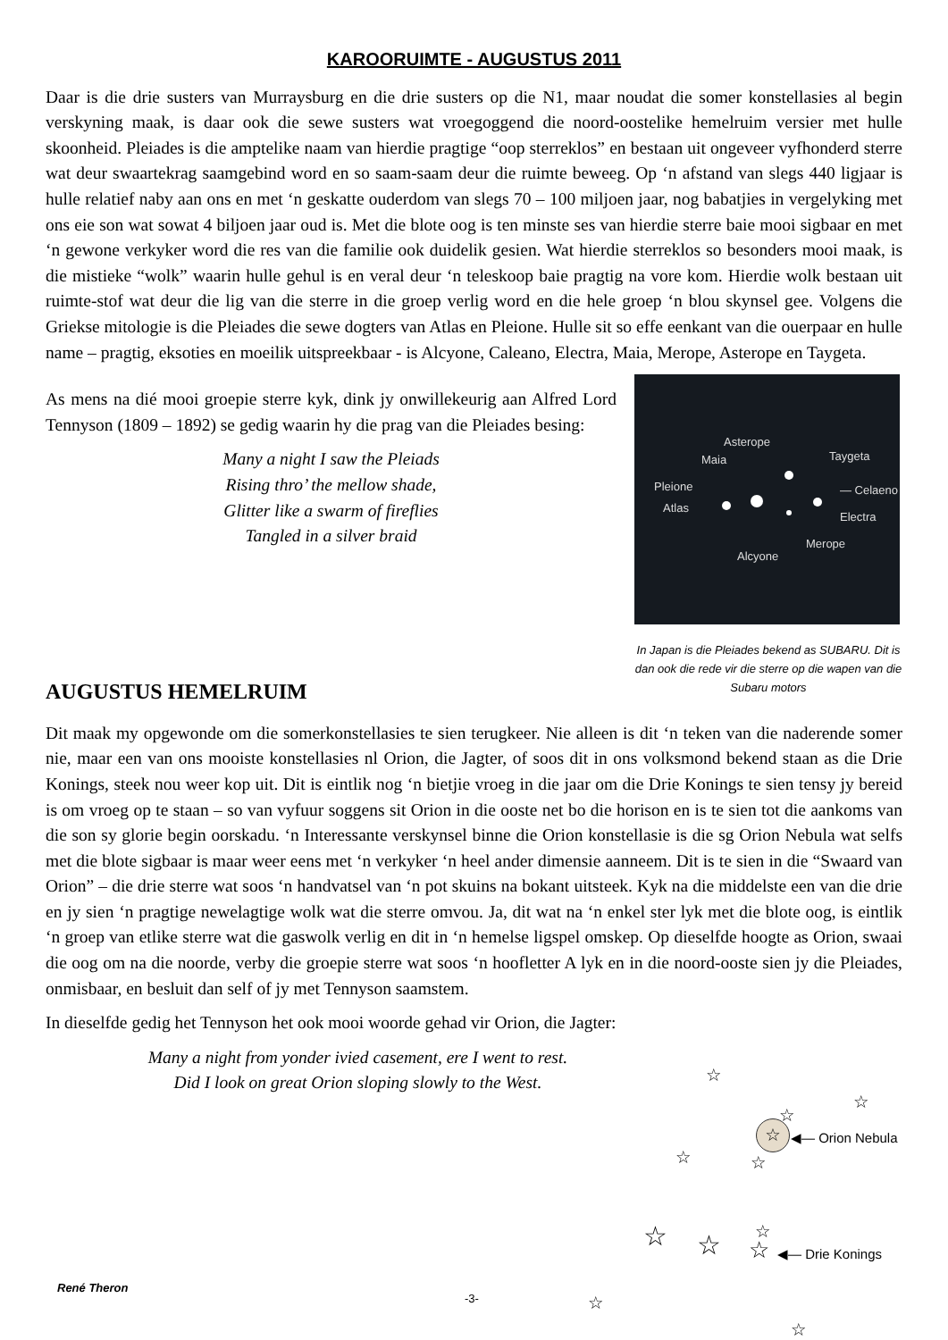KAROORUIMTE - AUGUSTUS 2011
Daar is die drie susters van Murraysburg en die drie susters op die N1, maar noudat die somer konstellasies al begin verskyning maak, is daar ook die sewe susters wat vroegoggend die noord-oostelike hemelruim versier met hulle skoonheid. Pleiades is die amptelike naam van hierdie pragtige “oop sterreklos” en bestaan uit ongeveer vyfhonderd sterre wat deur swaartekrag saamgebind word en so saam-saam deur die ruimte beweeg. Op ‘n afstand van slegs 440 ligjaar is hulle relatief naby aan ons en met ‘n geskatte ouderdom van slegs 70 – 100 miljoen jaar, nog babatjies in vergelyking met ons eie son wat sowat 4 biljoen jaar oud is. Met die blote oog is ten minste ses van hierdie sterre baie mooi sigbaar en met ‘n gewone verkyker word die res van die familie ook duidelik gesien. Wat hierdie sterreklos so besonders mooi maak, is die mistieke “wolk” waarin hulle gehul is en veral deur ‘n teleskoop baie pragtig na vore kom. Hierdie wolk bestaan uit ruimte-stof wat deur die lig van die sterre in die groep verlig word en die hele groep ‘n blou skynsel gee. Volgens die Griekse mitologie is die Pleiades die sewe dogters van Atlas en Pleione. Hulle sit so effe eenkant van die ouerpaar en hulle name – pragtig, eksoties en moeilik uitspreekbaar - is Alcyone, Caleano, Electra, Maia, Merope, Asterope en Taygeta.
As mens na dié mooi groepie sterre kyk, dink jy onwillekeurig aan Alfred Lord Tennyson (1809 – 1892) se gedig waarin hy die prag van die Pleiades besing:
Many a night I saw the Pleiads
Rising thro’ the mellow shade,
Glitter like a swarm of fireflies
Tangled in a silver braid
Asterope
Maia Taygeta
Pleione — Celaeno
Atlas
Electra
Merope
Alcyone
In Japan is die Pleiades bekend as SUBARU. Dit is dan ook die rede vir die sterre op die wapen van die Subaru motors
AUGUSTUS HEMELRUIM
Dit maak my opgewonde om die somerkonstellasies te sien terugkeer. Nie alleen is dit ‘n teken van die naderende somer nie, maar een van ons mooiste konstellasies nl Orion, die Jagter, of soos dit in ons volksmond bekend staan as die Drie Konings, steek nou weer kop uit. Dit is eintlik nog ‘n bietjie vroeg in die jaar om die Drie Konings te sien tensy jy bereid is om vroeg op te staan – so van vyfuur soggens sit Orion in die ooste net bo die horison en is te sien tot die aankoms van die son sy glorie begin oorskadu. ‘n Interessante verskynsel binne die Orion konstellasie is die sg Orion Nebula wat selfs met die blote sigbaar is maar weer eens met ‘n verkyker ‘n heel ander dimensie aanneem. Dit is te sien in die “Swaard van Orion” – die drie sterre wat soos ‘n handvatsel van ‘n pot skuins na bokant uitsteek. Kyk na die middelste een van die drie en jy sien ‘n pragtige newelagtige wolk wat die sterre omvou. Ja, dit wat na ‘n enkel ster lyk met die blote oog, is eintlik ‘n groep van etlike sterre wat die gaswolk verlig en dit in ‘n hemelse ligspel omskep. Op dieselfde hoogte as Orion, swaai die oog om na die noorde, verby die groepie sterre wat soos ‘n hoofletter A lyk en in die noord-ooste sien jy die Pleiades, onmisbaar, en besluit dan self of jy met Tennyson saamstem.
In dieselfde gedig het Tennyson het ook mooi woorde gehad vir Orion, die Jagter:
Many a night from yonder ivied casement, ere I went to rest.
Did I look on great Orion sloping slowly to the West.
☆
☆
☆
☆ ◀— Orion Nebula
☆ ☆
☆ ☆ ☆ ☆ ◀— Drie Konings
☆
☆
René Theron
-3-